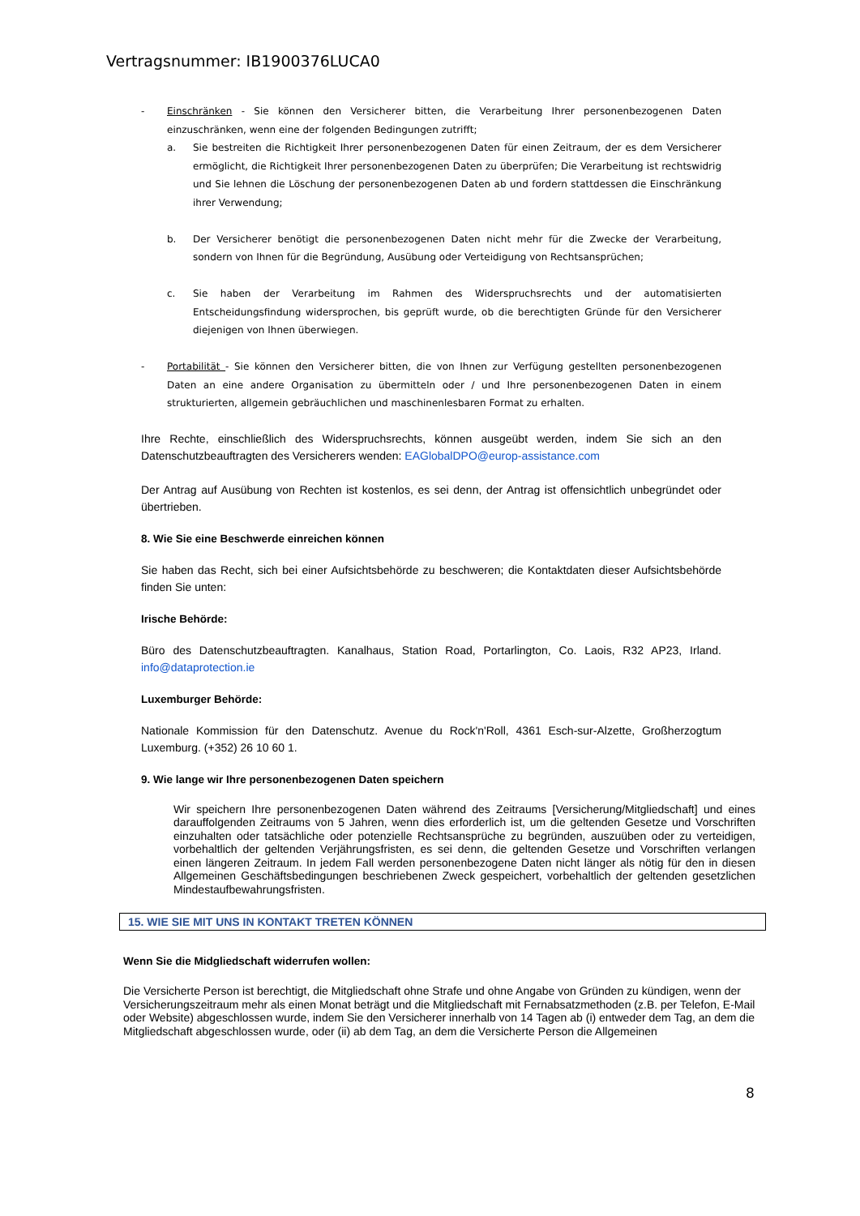Vertragsnummer: IB1900376LUCA0
- Einschränken - Sie können den Versicherer bitten, die Verarbeitung Ihrer personenbezogenen Daten einzuschränken, wenn eine der folgenden Bedingungen zutrifft;
a. Sie bestreiten die Richtigkeit Ihrer personenbezogenen Daten für einen Zeitraum, der es dem Versicherer ermöglicht, die Richtigkeit Ihrer personenbezogenen Daten zu überprüfen; Die Verarbeitung ist rechtswidrig und Sie lehnen die Löschung der personenbezogenen Daten ab und fordern stattdessen die Einschränkung ihrer Verwendung;
b. Der Versicherer benötigt die personenbezogenen Daten nicht mehr für die Zwecke der Verarbeitung, sondern von Ihnen für die Begründung, Ausübung oder Verteidigung von Rechtsansprüchen;
c. Sie haben der Verarbeitung im Rahmen des Widerspruchsrechts und der automatisierten Entscheidungsfindung widersprochen, bis geprüft wurde, ob die berechtigten Gründe für den Versicherer diejenigen von Ihnen überwiegen.
- Portabilität - Sie können den Versicherer bitten, die von Ihnen zur Verfügung gestellten personenbezogenen Daten an eine andere Organisation zu übermitteln oder / und Ihre personenbezogenen Daten in einem strukturierten, allgemein gebräuchlichen und maschinenlesbaren Format zu erhalten.
Ihre Rechte, einschließlich des Widerspruchsrechts, können ausgeübt werden, indem Sie sich an den Datenschutzbeauftragten des Versicherers wenden: EAGlobalDPO@europ-assistance.com
Der Antrag auf Ausübung von Rechten ist kostenlos, es sei denn, der Antrag ist offensichtlich unbegründet oder übertrieben.
8. Wie Sie eine Beschwerde einreichen können
Sie haben das Recht, sich bei einer Aufsichtsbehörde zu beschweren; die Kontaktdaten dieser Aufsichtsbehörde finden Sie unten:
Irische Behörde:
Büro des Datenschutzbeauftragten. Kanalhaus, Station Road, Portarlington, Co. Laois, R32 AP23, Irland. info@dataprotection.ie
Luxemburger Behörde:
Nationale Kommission für den Datenschutz. Avenue du Rock'n'Roll, 4361 Esch-sur-Alzette, Großherzogtum Luxemburg. (+352) 26 10 60 1.
9. Wie lange wir Ihre personenbezogenen Daten speichern
Wir speichern Ihre personenbezogenen Daten während des Zeitraums [Versicherung/Mitgliedschaft] und eines darauffolgenden Zeitraums von 5 Jahren, wenn dies erforderlich ist, um die geltenden Gesetze und Vorschriften einzuhalten oder tatsächliche oder potenzielle Rechtsansprüche zu begründen, auszuüben oder zu verteidigen, vorbehaltlich der geltenden Verjährungsfristen, es sei denn, die geltenden Gesetze und Vorschriften verlangen einen längeren Zeitraum. In jedem Fall werden personenbezogene Daten nicht länger als nötig für den in diesen Allgemeinen Geschäftsbedingungen beschriebenen Zweck gespeichert, vorbehaltlich der geltenden gesetzlichen Mindestaufbewahrungsfristen.
15. WIE SIE MIT UNS IN KONTAKT TRETEN KÖNNEN
Wenn Sie die Midgliedschaft widerrufen wollen:
Die Versicherte Person ist berechtigt, die Mitgliedschaft ohne Strafe und ohne Angabe von Gründen zu kündigen, wenn der Versicherungszeitraum mehr als einen Monat beträgt und die Mitgliedschaft mit Fernabsatzmethoden (z.B. per Telefon, E-Mail oder Website) abgeschlossen wurde, indem Sie den Versicherer innerhalb von 14 Tagen ab (i) entweder dem Tag, an dem die Mitgliedschaft abgeschlossen wurde, oder (ii) ab dem Tag, an dem die Versicherte Person die Allgemeinen
8